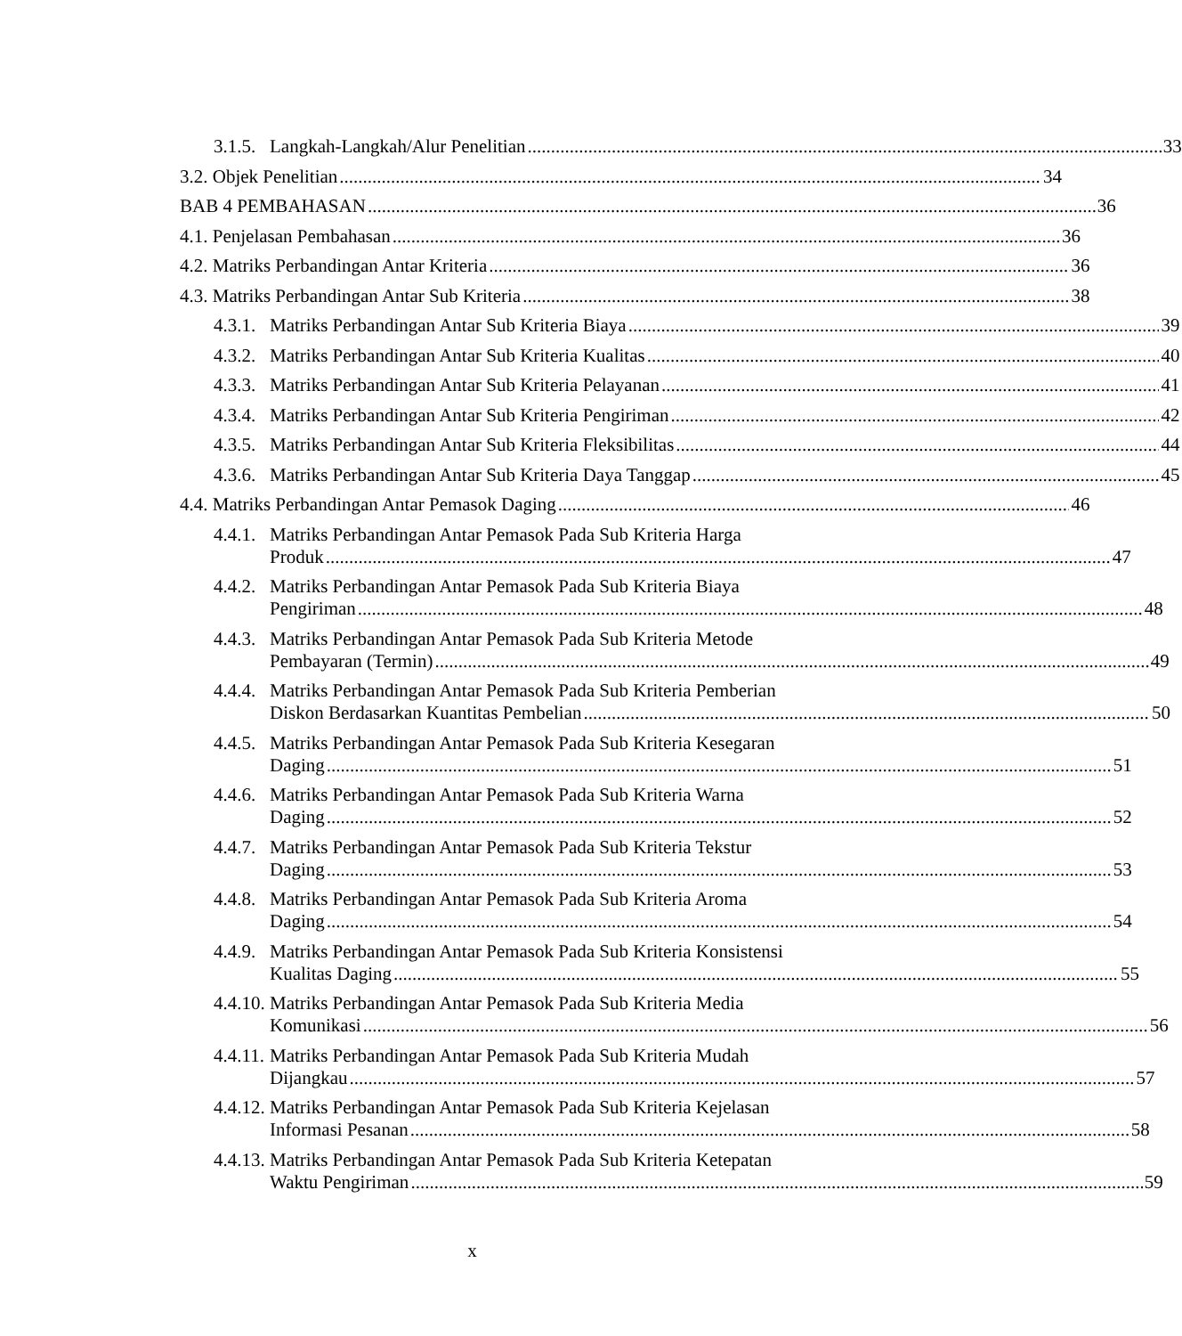3.1.5.
Langkah-Langkah/Alur Penelitian 33
3.2. Objek Penelitian 34
BAB 4 PEMBAHASAN 36
4.1. Penjelasan Pembahasan 36
4.2. Matriks Perbandingan Antar Kriteria 36
4.3. Matriks Perbandingan Antar Sub Kriteria 38
4.3.1.
Matriks Perbandingan Antar Sub Kriteria Biaya 39
4.3.2.
Matriks Perbandingan Antar Sub Kriteria Kualitas 40
4.3.3.
Matriks Perbandingan Antar Sub Kriteria Pelayanan 41
4.3.4.
Matriks Perbandingan Antar Sub Kriteria Pengiriman 42
4.3.5.
Matriks Perbandingan Antar Sub Kriteria Fleksibilitas 44
4.3.6.
Matriks Perbandingan Antar Sub Kriteria Daya Tanggap 45
4.4. Matriks Perbandingan Antar Pemasok Daging 46
4.4.1.
Matriks Perbandingan Antar Pemasok Pada Sub Kriteria Harga
Produk 47
4.4.2.
Matriks Perbandingan Antar Pemasok Pada Sub Kriteria Biaya
Pengiriman 48
4.4.3.
Matriks Perbandingan Antar Pemasok Pada Sub Kriteria Metode
Pembayaran (Termin) 49
4.4.4.
Matriks Perbandingan Antar Pemasok Pada Sub Kriteria Pemberian
Diskon Berdasarkan Kuantitas Pembelian 50
4.4.5.
Matriks Perbandingan Antar Pemasok Pada Sub Kriteria Kesegaran
Daging 51
4.4.6.
Matriks Perbandingan Antar Pemasok Pada Sub Kriteria Warna
Daging 52
4.4.7.
Matriks Perbandingan Antar Pemasok Pada Sub Kriteria Tekstur
Daging 53
4.4.8.
Matriks Perbandingan Antar Pemasok Pada Sub Kriteria Aroma
Daging 54
4.4.9.
Matriks Perbandingan Antar Pemasok Pada Sub Kriteria Konsistensi
Kualitas Daging 55
4.4.10.
Matriks Perbandingan Antar Pemasok Pada Sub Kriteria Media
Komunikasi 56
4.4.11.
Matriks Perbandingan Antar Pemasok Pada Sub Kriteria Mudah
Dijangkau 57
4.4.12.
Matriks Perbandingan Antar Pemasok Pada Sub Kriteria Kejelasan
Informasi Pesanan 58
4.4.13.
Matriks Perbandingan Antar Pemasok Pada Sub Kriteria Ketepatan
Waktu Pengiriman 59
x